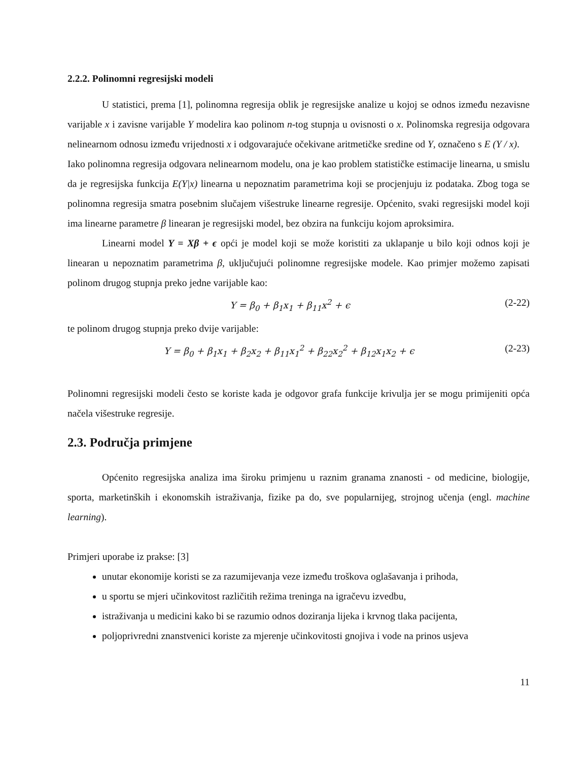2.2.2. Polinomni regresijski modeli
U statistici, prema [1], polinomna regresija oblik je regresijske analize u kojoj se odnos između nezavisne varijable x i zavisne varijable Y modelira kao polinom n-tog stupnja u ovisnosti o x. Polinomska regresija odgovara nelinearnom odnosu između vrijednosti x i odgovarajuće očekivane aritmetičke sredine od Y, označeno s E (Y / x).
Iako polinomna regresija odgovara nelinearnom modelu, ona je kao problem statističke estimacije linearna, u smislu da je regresijska funkcija E(Y|x) linearna u nepoznatim parametrima koji se procjenjuju iz podataka. Zbog toga se polinomna regresija smatra posebnim slučajem višestruke linearne regresije. Općenito, svaki regresijski model koji ima linearne parametre β linearan je regresijski model, bez obzira na funkciju kojom aproksimira.
Linearni model Y = Xβ + ϵ opći je model koji se može koristiti za uklapanje u bilo koji odnos koji je linearan u nepoznatim parametrima β, uključujući polinomne regresijske modele. Kao primjer možemo zapisati polinom drugog stupnja preko jedne varijable kao:
Y = β<sub>0</sub> + β<sub>1</sub>x<sub>1</sub> + β<sub>11</sub>x<sup>2</sup> + ϵ (2-22)
te polinom drugog stupnja preko dvije varijable:
Y = β<sub>0</sub> + β<sub>1</sub>x<sub>1</sub> + β<sub>2</sub>x<sub>2</sub> + β<sub>11</sub>x<sub>1</sub><sup>2</sup> + β<sub>22</sub>x<sub>2</sub><sup>2</sup> + β<sub>12</sub>x<sub>1</sub>x<sub>2</sub> + ϵ (2-23)
Polinomni regresijski modeli često se koriste kada je odgovor grafa funkcije krivulja jer se mogu primijeniti opća načela višestruke regresije.
2.3. Područja primjene
Općenito regresijska analiza ima široku primjenu u raznim granama znanosti - od medicine, biologije, sporta, marketinških i ekonomskih istraživanja, fizike pa do, sve popularnijeg, strojnog učenja (engl. machine learning).
Primjeri uporabe iz prakse: [3]
unutar ekonomije koristi se za razumijevanja veze između troškova oglašavanja i prihoda,
u sportu se mjeri učinkovitost različitih režima treninga na igračevu izvedbu,
istraživanja u medicini kako bi se razumio odnos doziranja lijeka i krvnog tlaka pacijenta,
poljoprivredni znanstvenici koriste za mjerenje učinkovitosti gnojiva i vode na prinos usjeva
11